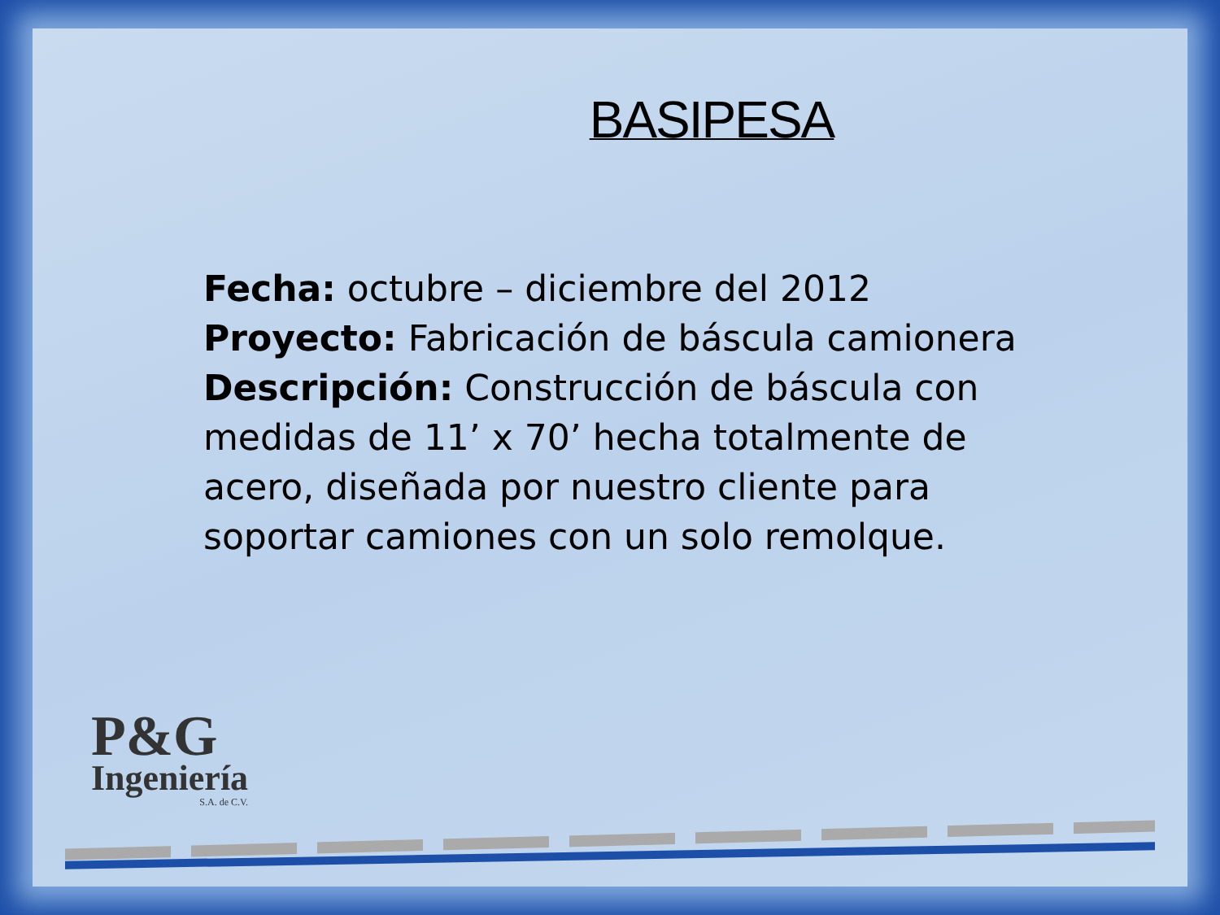BASIPESA
Fecha: octubre – diciembre del 2012
Proyecto: Fabricación de báscula camionera
Descripción: Construcción de báscula con medidas de 11’ x 70’ hecha totalmente de acero, diseñada por nuestro cliente para soportar camiones con un solo remolque.
P&G
Ingeniería
S.A. de C.V.